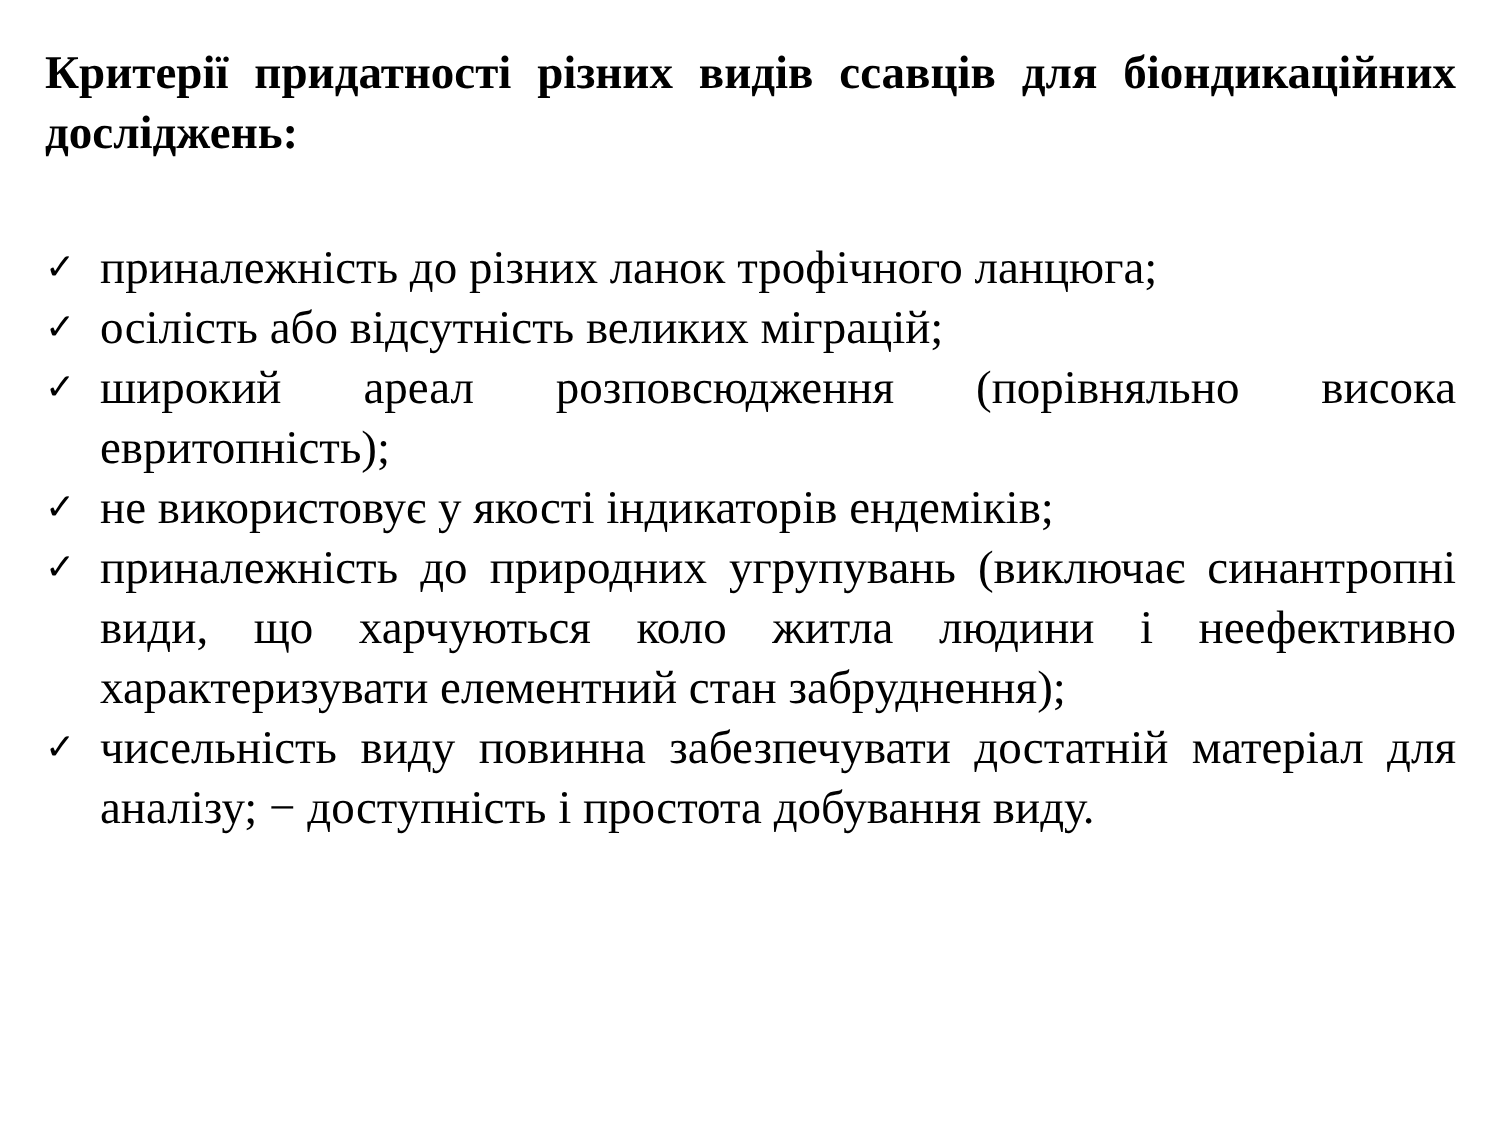Критерії придатності різних видів ссавців для біондикаційних досліджень:
✓ приналежність до різних ланок трофічного ланцюга;
✓ осілість або відсутність великих міграцій;
✓ широкий ареал розповсюдження (порівняльно висока евритопність);
✓ не використовує у якості індикаторів ендеміків;
✓ приналежність до природних угрупувань (виключає синантропні види, що харчуються коло житла людини і неефективно характеризувати елементний стан забруднення);
✓ чисельність виду повинна забезпечувати достатній матеріал для аналізу; − доступність і простота добування виду.